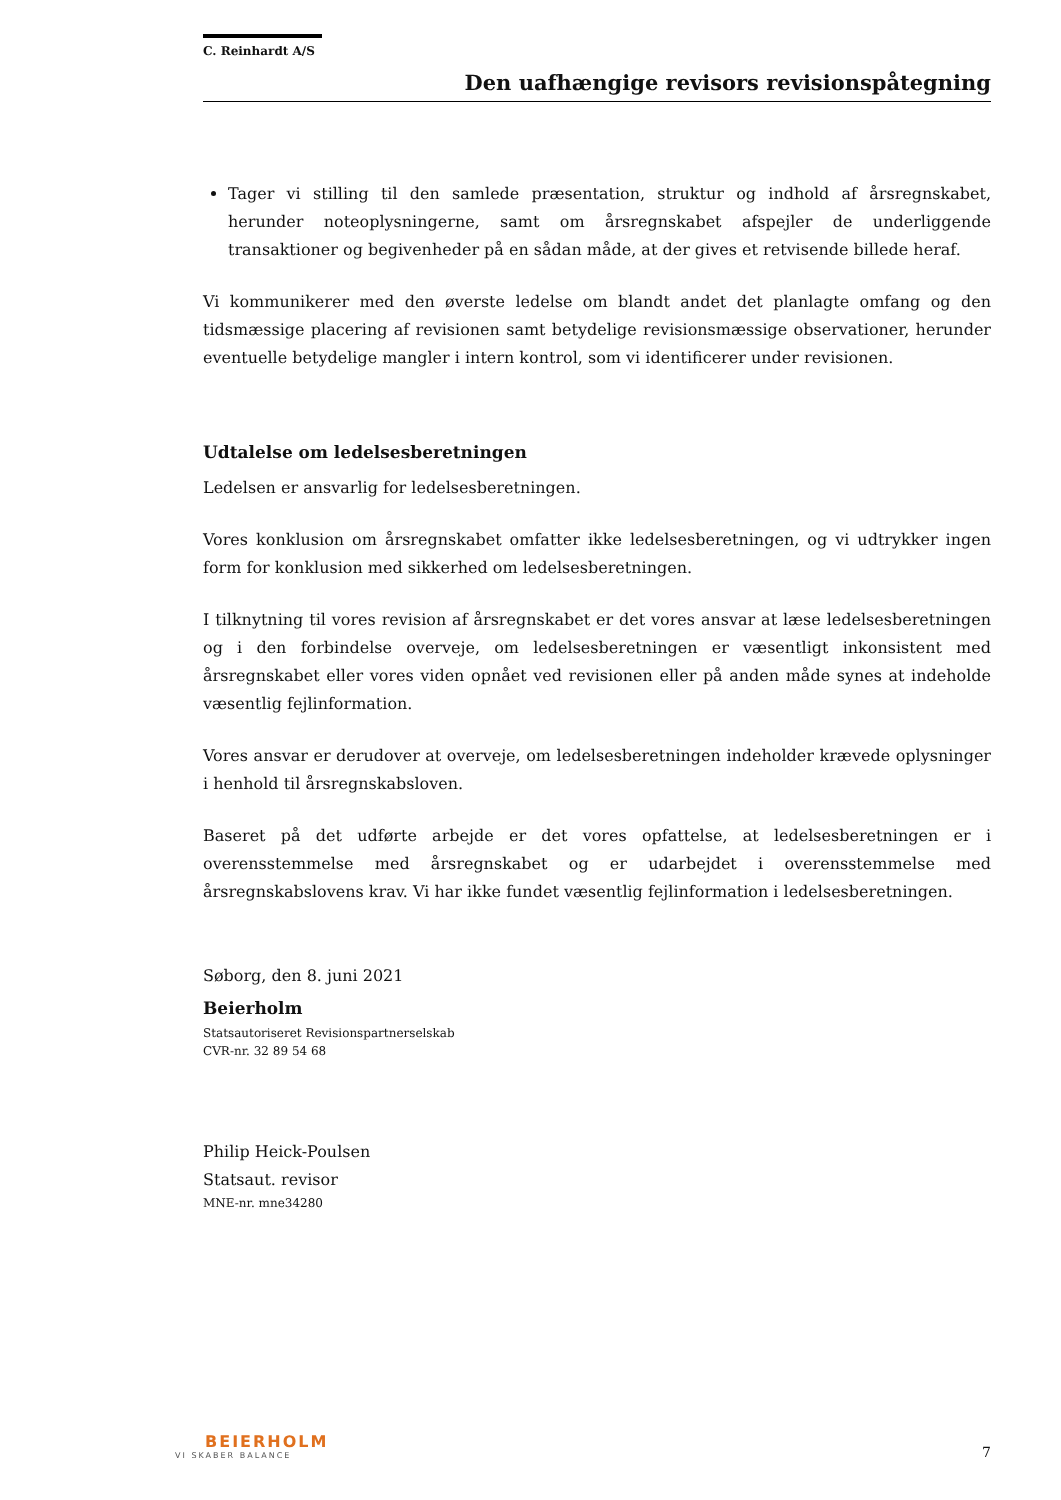C. Reinhardt A/S
Den uafhængige revisors revisionspåtegning
Tager vi stilling til den samlede præsentation, struktur og indhold af årsregnskabet, herunder noteoplysningerne, samt om årsregnskabet afspejler de underliggende transaktioner og begivenheder på en sådan måde, at der gives et retvisende billede heraf.
Vi kommunikerer med den øverste ledelse om blandt andet det planlagte omfang og den tidsmæssige placering af revisionen samt betydelige revisionsmæssige observationer, herunder eventuelle betydelige mangler i intern kontrol, som vi identificerer under revisionen.
Udtalelse om ledelsesberetningen
Ledelsen er ansvarlig for ledelsesberetningen.
Vores konklusion om årsregnskabet omfatter ikke ledelsesberetningen, og vi udtrykker ingen form for konklusion med sikkerhed om ledelsesberetningen.
I tilknytning til vores revision af årsregnskabet er det vores ansvar at læse ledelsesberetningen og i den forbindelse overveje, om ledelsesberetningen er væsentligt inkonsistent med årsregnskabet eller vores viden opnået ved revisionen eller på anden måde synes at indeholde væsentlig fejlinformation.
Vores ansvar er derudover at overveje, om ledelsesberetningen indeholder krævede oplysninger i henhold til årsregnskabsloven.
Baseret på det udførte arbejde er det vores opfattelse, at ledelsesberetningen er i overensstemmelse med årsregnskabet og er udarbejdet i overensstemmelse med årsregnskabslovens krav. Vi har ikke fundet væsentlig fejlinformation i ledelsesberetningen.
Søborg, den 8. juni 2021
Beierholm
Statsautoriseret Revisionspartnerselskab
CVR-nr. 32 89 54 68
Philip Heick-Poulsen
Statsaut. revisor
MNE-nr. mne34280
BEIERHOLM
VI SKABER BALANCE
7